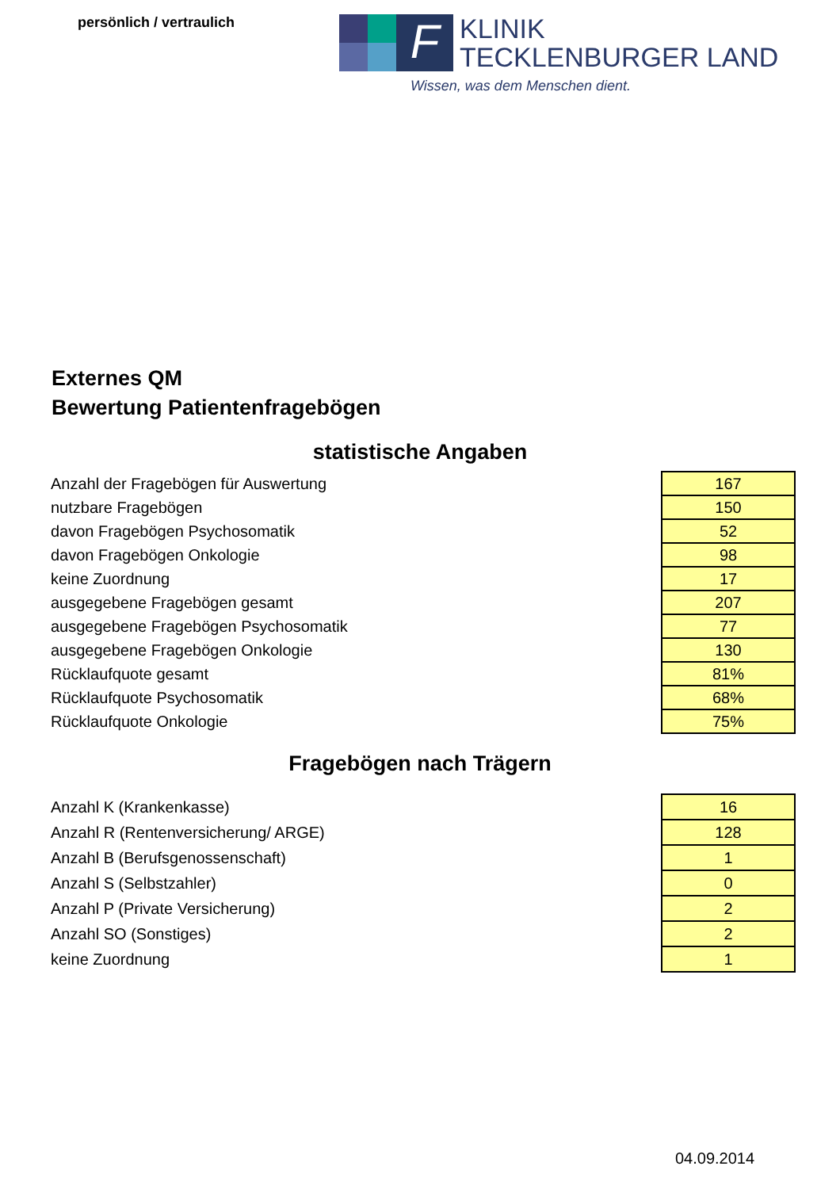persönlich / vertraulich
F
KLINIK
TECKLENBURGER LAND
Wissen, was dem Menschen dient.
Externes QM
Bewertung Patientenfragebögen
statistische Angaben
| Anzahl der Fragebögen für Auswertung | 167 |
| nutzbare Fragebögen | 150 |
| davon Fragebögen Psychosomatik | 52 |
| davon Fragebögen Onkologie | 98 |
| keine Zuordnung | 17 |
| ausgegebene Fragebögen gesamt | 207 |
| ausgegebene Fragebögen Psychosomatik | 77 |
| ausgegebene Fragebögen Onkologie | 130 |
| Rücklaufquote gesamt | 81% |
| Rücklaufquote Psychosomatik | 68% |
| Rücklaufquote Onkologie | 75% |
Fragebögen nach Trägern
| Anzahl K (Krankenkasse) | 16 |
| Anzahl R (Rentenversicherung/ ARGE) | 128 |
| Anzahl B (Berufsgenossenschaft) | 1 |
| Anzahl S (Selbstzahler) | 0 |
| Anzahl P (Private Versicherung) | 2 |
| Anzahl SO (Sonstiges) | 2 |
| keine Zuordnung | 1 |
04.09.2014